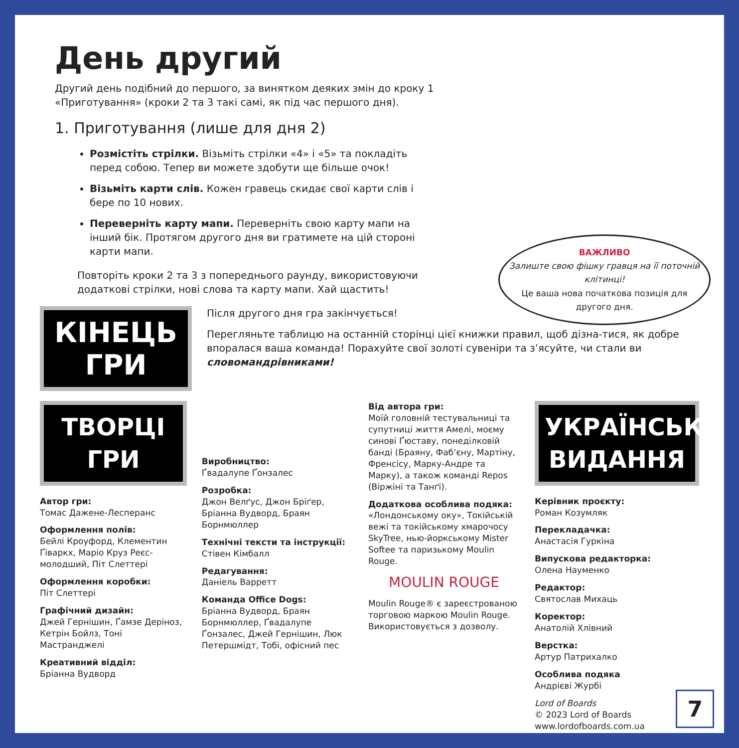День другий
Другий день подібний до першого, за винятком деяких змін до кроку 1 «Приготування» (кроки 2 та 3 такі самі, як під час першого дня).
1. Приготування (лише для дня 2)
Розмістіть стрілки. Візьміть стрілки «4» і «5» та покладіть перед собою. Тепер ви можете здобути ще більше очок!
Візьміть карти слів. Кожен гравець скидає свої карти слів і бере по 10 нових.
Переверніть карту мапи. Переверніть свою карту мапи на інший бік. Протягом другого дня ви гратимете на цій стороні карти мапи.
Повторіть кроки 2 та 3 з попереднього раунду, використовуючи додаткові стрілки, нові слова та карту мапи. Хай щастить!
ВАЖЛИВО
Залиште свою фішку гравця на її поточній клітинці!
Це ваша нова початкова позиція для другого дня.
КІНЕЦЬ ГРИ
Після другого дня гра закінчується!
Перегляньте таблицю на останній сторінці цієї книжки правил, щоб дізна-тися, як добре впоралася ваша команда! Порахуйте свої золоті сувеніри та з’ясуйте, чи стали ви словомандрівниками!
ТВОРЦІ ГРИ
Автор гри:
Томас Дажене-Лесперанс
Оформлення полів:
Бейлі Кроуфорд, Клементин Ґіваркх, Маріо Круз Реєс-молодший, Піт Слеттері
Оформлення коробки:
Піт Слеттері
Графічний дизайн:
Джей Гернішин, Ґамзе Деріноз, Кетрін Бойлз, Тоні Мастранджелі
Креативний відділ:
Бріанна Вудворд
Виробництво:
Ґвадалупе Ґонзалес
Розробка:
Джон Велґус, Джон Бріґер, Бріанна Вудворд, Браян Борнмюллер
Технічні тексти та інструкції:
Стівен Кімбалл
Редагування:
Даніель Варретт
Команда Office Dogs:
Бріанна Вудворд, Браян Борнмюллер, Ґвадалупе Ґонзалес, Джей Гернішин, Люк Петершмідт, Тобі, офісний пес
Від автора гри:
Моїй головній тестувальниці та супутниці життя Амелі, моєму синові Ґюставу, понеділковій банді (Браяну, Фаб’єну, Мартіну, Френсісу, Марку-Андре та Марку), а також команді Repos (Віржіні та Танґі).
Додаткова особлива подяка:
«Лондонському оку», Токійській вежі та токійському хмарочосу SkyTree, нью-йоркському Mister Softee та паризькому Moulin Rouge.
MOULIN ROUGE
Moulin Rouge® є зареєстрованою торговою маркою Moulin Rouge. Використовується з дозволу.
УКРАЇНСЬКЕ ВИДАННЯ
Керівник проєкту:
Роман Козумляк
Перекладачка:
Анастасія Гуркіна
Випускова редакторка:
Олена Науменко
Редактор:
Святослав Михаць
Коректор:
Анатолій Хлівний
Верстка:
Артур Патрихалко
Особлива подяка
Андрієві Журбі
Lord of Boards
© 2023 Lord of Boards
www.lordofboards.com.ua
7